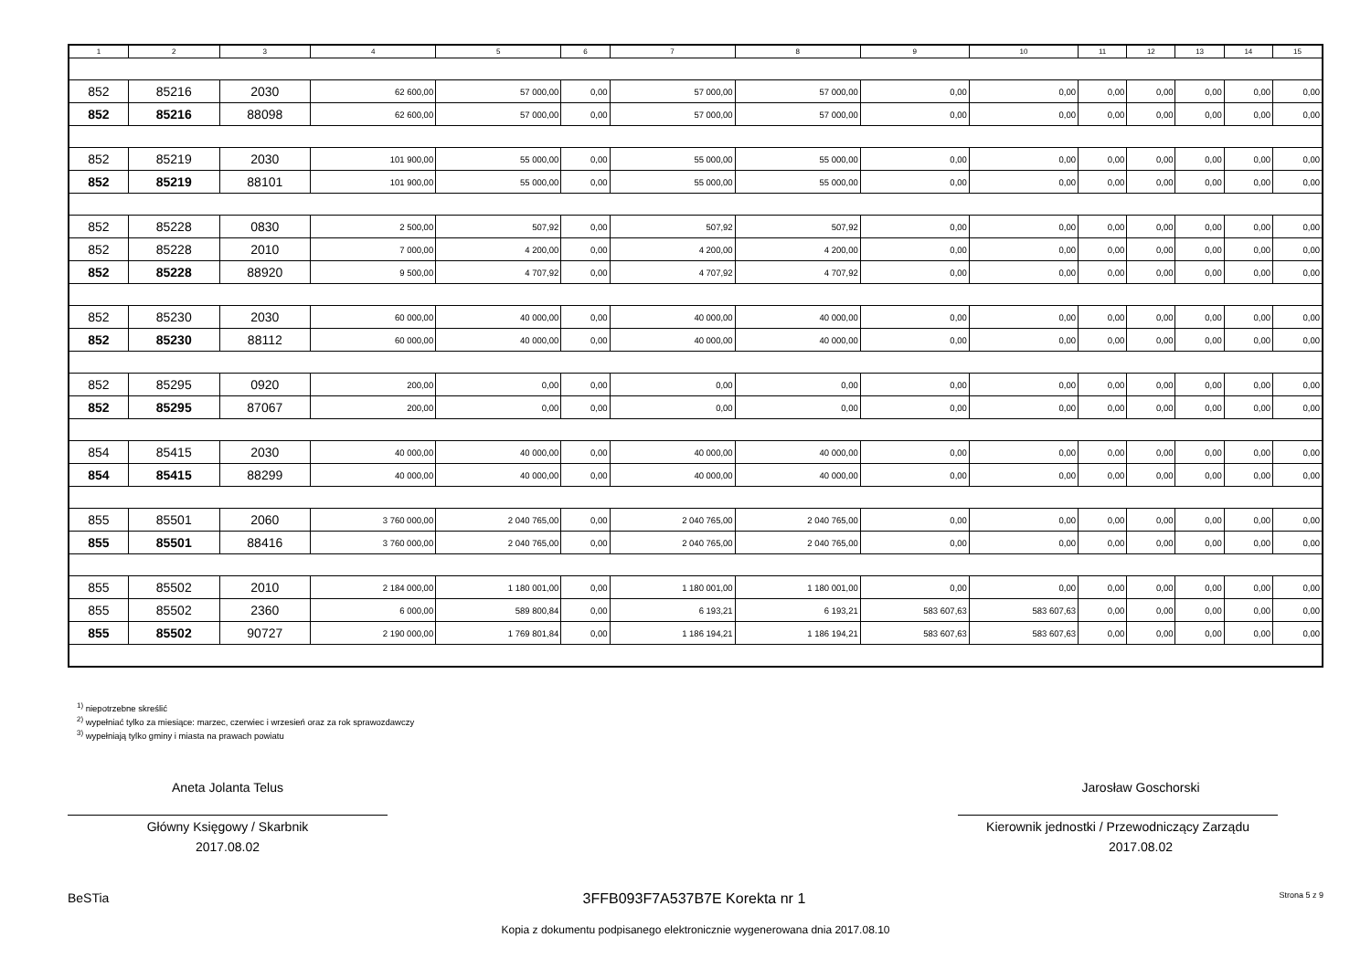| 1 | 2 | 3 | 4 | 5 | 6 | 7 | 8 | 9 | 10 | 11 | 12 | 13 | 14 | 15 |
| --- | --- | --- | --- | --- | --- | --- | --- | --- | --- | --- | --- | --- | --- | --- |
| 852 | 85216 | 2030 | 62 600,00 | 57 000,00 | 0,00 | 57 000,00 | 57 000,00 | 0,00 | 0,00 | 0,00 | 0,00 | 0,00 | 0,00 | 0,00 |
| 852 | 85216 | 88098 | 62 600,00 | 57 000,00 | 0,00 | 57 000,00 | 57 000,00 | 0,00 | 0,00 | 0,00 | 0,00 | 0,00 | 0,00 | 0,00 |
| 852 | 85219 | 2030 | 101 900,00 | 55 000,00 | 0,00 | 55 000,00 | 55 000,00 | 0,00 | 0,00 | 0,00 | 0,00 | 0,00 | 0,00 | 0,00 |
| 852 | 85219 | 88101 | 101 900,00 | 55 000,00 | 0,00 | 55 000,00 | 55 000,00 | 0,00 | 0,00 | 0,00 | 0,00 | 0,00 | 0,00 | 0,00 |
| 852 | 85228 | 0830 | 2 500,00 | 507,92 | 0,00 | 507,92 | 507,92 | 0,00 | 0,00 | 0,00 | 0,00 | 0,00 | 0,00 | 0,00 |
| 852 | 85228 | 2010 | 7 000,00 | 4 200,00 | 0,00 | 4 200,00 | 4 200,00 | 0,00 | 0,00 | 0,00 | 0,00 | 0,00 | 0,00 | 0,00 |
| 852 | 85228 | 88920 | 9 500,00 | 4 707,92 | 0,00 | 4 707,92 | 4 707,92 | 0,00 | 0,00 | 0,00 | 0,00 | 0,00 | 0,00 | 0,00 |
| 852 | 85230 | 2030 | 60 000,00 | 40 000,00 | 0,00 | 40 000,00 | 40 000,00 | 0,00 | 0,00 | 0,00 | 0,00 | 0,00 | 0,00 | 0,00 |
| 852 | 85230 | 88112 | 60 000,00 | 40 000,00 | 0,00 | 40 000,00 | 40 000,00 | 0,00 | 0,00 | 0,00 | 0,00 | 0,00 | 0,00 | 0,00 |
| 852 | 85295 | 0920 | 200,00 | 0,00 | 0,00 | 0,00 | 0,00 | 0,00 | 0,00 | 0,00 | 0,00 | 0,00 | 0,00 | 0,00 |
| 852 | 85295 | 87067 | 200,00 | 0,00 | 0,00 | 0,00 | 0,00 | 0,00 | 0,00 | 0,00 | 0,00 | 0,00 | 0,00 | 0,00 |
| 854 | 85415 | 2030 | 40 000,00 | 40 000,00 | 0,00 | 40 000,00 | 40 000,00 | 0,00 | 0,00 | 0,00 | 0,00 | 0,00 | 0,00 | 0,00 |
| 854 | 85415 | 88299 | 40 000,00 | 40 000,00 | 0,00 | 40 000,00 | 40 000,00 | 0,00 | 0,00 | 0,00 | 0,00 | 0,00 | 0,00 | 0,00 |
| 855 | 85501 | 2060 | 3 760 000,00 | 2 040 765,00 | 0,00 | 2 040 765,00 | 2 040 765,00 | 0,00 | 0,00 | 0,00 | 0,00 | 0,00 | 0,00 | 0,00 |
| 855 | 85501 | 88416 | 3 760 000,00 | 2 040 765,00 | 0,00 | 2 040 765,00 | 2 040 765,00 | 0,00 | 0,00 | 0,00 | 0,00 | 0,00 | 0,00 | 0,00 |
| 855 | 85502 | 2010 | 2 184 000,00 | 1 180 001,00 | 0,00 | 1 180 001,00 | 1 180 001,00 | 0,00 | 0,00 | 0,00 | 0,00 | 0,00 | 0,00 | 0,00 |
| 855 | 85502 | 2360 | 6 000,00 | 589 800,84 | 0,00 | 6 193,21 | 6 193,21 | 583 607,63 | 583 607,63 | 0,00 | 0,00 | 0,00 | 0,00 | 0,00 |
| 855 | 85502 | 90727 | 2 190 000,00 | 1 769 801,84 | 0,00 | 1 186 194,21 | 1 186 194,21 | 583 607,63 | 583 607,63 | 0,00 | 0,00 | 0,00 | 0,00 | 0,00 |
<sup>1)</sup> niepotrzebne skreślić
<sup>2)</sup> wypełniać tylko za miesiące: marzec, czerwiec i wrzesień oraz za rok sprawozdawczy
<sup>3)</sup> wypełniają tylko gminy i miasta na prawach powiatu
Aneta Jolanta Telus
Główny Księgowy / Skarbnik
2017.08.02
Jarosław Goschorski
Kierownik jednostki / Przewodniczący Zarządu
2017.08.02
BeSTia 3FFB093F7A537B7E Korekta nr 1 Strona 5 z 9
Kopia z dokumentu podpisanego elektronicznie wygenerowana dnia 2017.08.10